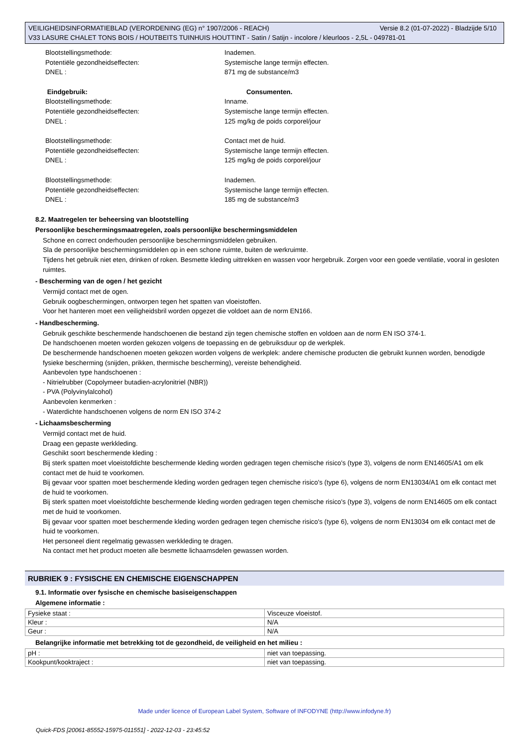Versie 8.2 (01-07-2022) - Bladzijde 5/10 VEILIGHEIDSINFORMATIEBLAD (VERORDENING (EG) n° 1907/2006 - REACH)
V33 LASURE CHALET TONS BOIS / HOUTBEITS TUINHUIS HOUTTINT - Satin / Satijn - incolore / kleurloos - 2,5L - 049781-01
Blootstellingsmethode: Inademen.
Potentiële gezondheidseffecten: Systemische lange termijn effecten.
DNEL : 871 mg de substance/m3
Eindgebruik: Consumenten.
Blootstellingsmethode: Inname.
Potentiële gezondheidseffecten: Systemische lange termijn effecten.
DNEL : 125 mg/kg de poids corporel/jour
Blootstellingsmethode: Contact met de huid.
Potentiële gezondheidseffecten: Systemische lange termijn effecten.
DNEL : 125 mg/kg de poids corporel/jour
Blootstellingsmethode: Inademen.
Potentiële gezondheidseffecten: Systemische lange termijn effecten.
DNEL : 185 mg de substance/m3
8.2. Maatregelen ter beheersing van blootstelling
Persoonlijke beschermingsmaatregelen, zoals persoonlijke beschermingsmiddelen
Schone en correct onderhouden persoonlijke beschermingsmiddelen gebruiken.
Sla de persoonlijke beschermingsmiddelen op in een schone ruimte, buiten de werkruimte.
Tijdens het gebruik niet eten, drinken of roken. Besmette kleding uittrekken en wassen voor hergebruik. Zorgen voor een goede ventilatie, vooral in gesloten ruimtes.
- Bescherming van de ogen / het gezicht
Vermijd contact met de ogen.
Gebruik oogbeschermingen, ontworpen tegen het spatten van vloeistoffen.
Voor het hanteren moet een veiligheidsbril worden opgezet die voldoet aan de norm EN166.
- Handbescherming.
Gebruik geschikte beschermende handschoenen die bestand zijn tegen chemische stoffen en voldoen aan de norm EN ISO 374-1.
De handschoenen moeten worden gekozen volgens de toepassing en de gebruiksduur op de werkplek.
De beschermende handschoenen moeten gekozen worden volgens de werkplek: andere chemische producten die gebruikt kunnen worden, benodigde fysieke bescherming (snijden, prikken, thermische bescherming), vereiste behendigheid.
Aanbevolen type handschoenen :
- Nitrielrubber (Copolymeer butadien-acrylonitriel (NBR))
- PVA (Polyvinylalcohol)
Aanbevolen kenmerken :
- Waterdichte handschoenen volgens de norm EN ISO 374-2
- Lichaamsbescherming
Vermijd contact met de huid.
Draag een gepaste werkkleding.
Geschikt soort beschermende kleding :
Bij sterk spatten moet vloeistofdichte beschermende kleding worden gedragen tegen chemische risico's (type 3), volgens de norm EN14605/A1 om elk contact met de huid te voorkomen.
Bij gevaar voor spatten moet beschermende kleding worden gedragen tegen chemische risico's (type 6), volgens de norm EN13034/A1 om elk contact met de huid te voorkomen.
Bij sterk spatten moet vloeistofdichte beschermende kleding worden gedragen tegen chemische risico's (type 3), volgens de norm EN14605 om elk contact met de huid te voorkomen.
Bij gevaar voor spatten moet beschermende kleding worden gedragen tegen chemische risico's (type 6), volgens de norm EN13034 om elk contact met de huid te voorkomen.
Het personeel dient regelmatig gewassen werkkleding te dragen.
Na contact met het product moeten alle besmette lichaamsdelen gewassen worden.
RUBRIEK 9 : FYSISCHE EN CHEMISCHE EIGENSCHAPPEN
9.1. Informatie over fysische en chemische basiseigenschappen
Algemene informatie :
| Fysieke staat : | Visceuze vloeistof. |
| Kleur : | N/A |
| Geur : | N/A |
Belangrijke informatie met betrekking tot de gezondheid, de veiligheid en het milieu :
| pH : | niet van toepassing. |
| Kookpunt/kooktraject : | niet van toepassing. |
Made under licence of European Label System, Software of INFODYNE (http://www.infodyne.fr)
Quick-FDS [20061-85552-15975-011551] - 2022-12-03 - 23:45:52